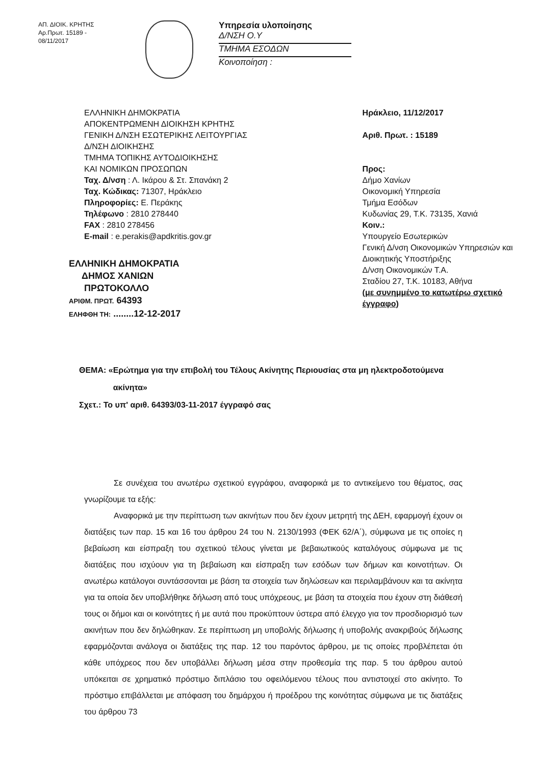ΑΠ. ΔΙΟΙΚ. ΚΡΗΤΗΣ
Αρ.Πρωτ. 15189 - 08/11/2017
Υπηρεσία υλοποίησης
Δ/ΝΣΗ Ο.Υ
ΤΜΗΜΑ ΕΣΟΔΩΝ
Κοινοποίηση :
ΕΛΛΗΝΙΚΗ ΔΗΜΟΚΡΑΤΙΑ
ΑΠΟΚΕΝΤΡΩΜΕΝΗ ΔΙΟΙΚΗΣΗ ΚΡΗΤΗΣ
ΓΕΝΙΚΗ Δ/ΝΣΗ ΕΣΩΤΕΡΙΚΗΣ ΛΕΙΤΟΥΡΓΙΑΣ
Δ/ΝΣΗ ΔΙΟΙΚΗΣΗΣ
ΤΜΗΜΑ ΤΟΠΙΚΗΣ ΑΥΤΟΔΙΟΙΚΗΣΗΣ
ΚΑΙ ΝΟΜΙΚΩΝ ΠΡΟΣΩΠΩΝ
Ταχ. Δ/νση : Λ. Ικάρου & Στ. Σπανάκη 2
Ταχ. Κώδικας: 71307, Ηράκλειο
Πληροφορίες: Ε. Περάκης
Τηλέφωνο : 2810 278440
FAX : 2810 278456
E-mail : e.perakis@apdkritis.gov.gr
ΕΛΛΗΝΙΚΗ ΔΗΜΟΚΡΑΤΙΑ
ΔΗΜΟΣ ΧΑΝΙΩΝ
ΠΡΩΤΟΚΟΛΛΟ
ΑΡΙΘΜ. ΠΡΩΤ. 64393
ΕΛΗΦΘΗ ΤΗ: ........12-12-2017
Ηράκλειο, 11/12/2017
Αριθ. Πρωτ. : 15189
Προς:
Δήμο Χανίων
Οικονομική Υπηρεσία
Τμήμα Εσόδων
Κυδωνίας 29, Τ.Κ. 73135, Χανιά
Κοιν.:
Υπουργείο Εσωτερικών
Γενική Δ/νση Οικονομικών Υπηρεσιών και
Διοικητικής Υποστήριξης
Δ/νση Οικονομικών Τ.Α.
Σταδίου 27, Τ.Κ. 10183, Αθήνα
(με συνημμένο το κατωτέρω σχετικό έγγραφο)
ΘΕΜΑ: «Ερώτημα για την επιβολή του Τέλους Ακίνητης Περιουσίας στα μη ηλεκτροδοτούμενα
ακίνητα»
Σχετ.: Το υπ' αριθ. 64393/03-11-2017 έγγραφό σας
Σε συνέχεια του ανωτέρω σχετικού εγγράφου, αναφορικά με το αντικείμενο του θέματος, σας γνωρίζουμε τα εξής:
Αναφορικά με την περίπτωση των ακινήτων που δεν έχουν μετρητή της ΔΕΗ, εφαρμογή έχουν οι διατάξεις των παρ. 15 και 16 του άρθρου 24 του Ν. 2130/1993 (ΦΕΚ 62/Α΄), σύμφωνα με τις οποίες η βεβαίωση και είσπραξη του σχετικού τέλους γίνεται με βεβαιωτικούς καταλόγους σύμφωνα με τις διατάξεις που ισχύουν για τη βεβαίωση και είσπραξη των εσόδων των δήμων και κοινοτήτων. Οι ανωτέρω κατάλογοι συντάσσονται με βάση τα στοιχεία των δηλώσεων και περιλαμβάνουν και τα ακίνητα για τα οποία δεν υποβλήθηκε δήλωση από τους υπόχρεους, με βάση τα στοιχεία που έχουν στη διάθεσή τους οι δήμοι και οι κοινότητες ή με αυτά που προκύπτουν ύστερα από έλεγχο για τον προσδιορισμό των ακινήτων που δεν δηλώθηκαν. Σε περίπτωση μη υποβολής δήλωσης ή υποβολής ανακριβούς δήλωσης εφαρμόζονται ανάλογα οι διατάξεις της παρ. 12 του παρόντος άρθρου, με τις οποίες προβλέπεται ότι κάθε υπόχρεος που δεν υποβάλλει δήλωση μέσα στην προθεσμία της παρ. 5 του άρθρου αυτού υπόκειται σε χρηματικό πρόστιμο διπλάσιο του οφειλόμενου τέλους που αντιστοιχεί στο ακίνητο. Το πρόστιμο επιβάλλεται με απόφαση του δημάρχου ή προέδρου της κοινότητας σύμφωνα με τις διατάξεις του άρθρου 73